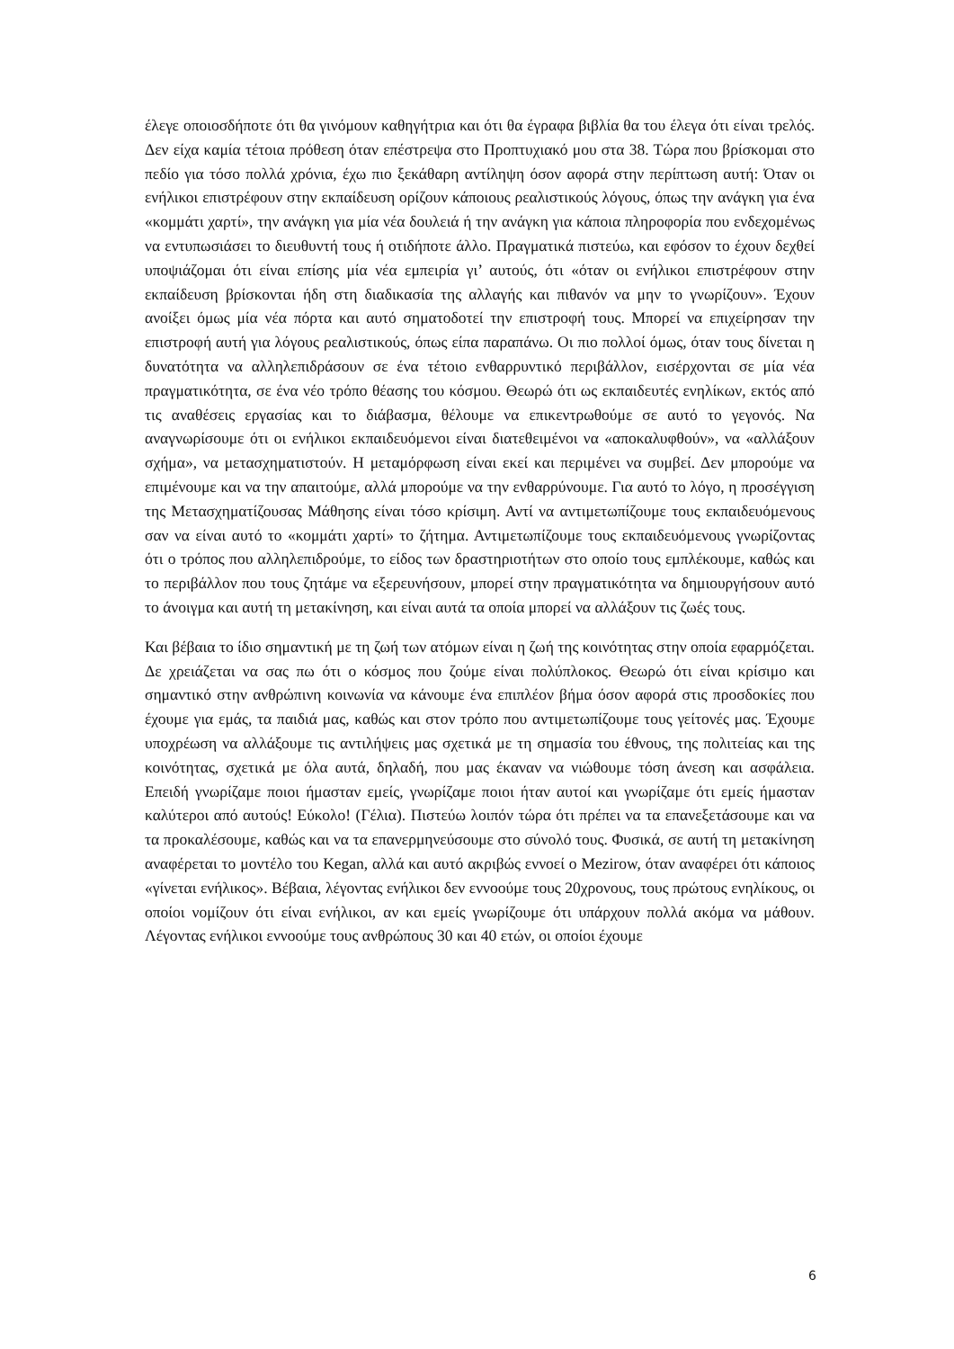έλεγε οποιοσδήποτε ότι θα γινόμουν καθηγήτρια και ότι θα έγραφα βιβλία θα του έλεγα ότι είναι τρελός. Δεν είχα καμία τέτοια πρόθεση όταν επέστρεψα στο Προπτυχιακό μου στα 38. Τώρα που βρίσκομαι στο πεδίο για τόσο πολλά χρόνια, έχω πιο ξεκάθαρη αντίληψη όσον αφορά στην περίπτωση αυτή: Όταν οι ενήλικοι επιστρέφουν στην εκπαίδευση ορίζουν κάποιους ρεαλιστικούς λόγους, όπως την ανάγκη για ένα «κομμάτι χαρτί», την ανάγκη για μία νέα δουλειά ή την ανάγκη για κάποια πληροφορία που ενδεχομένως να εντυπωσιάσει το διευθυντή τους ή οτιδήποτε άλλο. Πραγματικά πιστεύω, και εφόσον το έχουν δεχθεί υποψιάζομαι ότι είναι επίσης μία νέα εμπειρία γι’ αυτούς, ότι «όταν οι ενήλικοι επιστρέφουν στην εκπαίδευση βρίσκονται ήδη στη διαδικασία της αλλαγής και πιθανόν να μην το γνωρίζουν». Έχουν ανοίξει όμως μία νέα πόρτα και αυτό σηματοδοτεί την επιστροφή τους. Μπορεί να επιχείρησαν την επιστροφή αυτή για λόγους ρεαλιστικούς, όπως είπα παραπάνω. Οι πιο πολλοί όμως, όταν τους δίνεται η δυνατότητα να αλληλεπιδράσουν σε ένα τέτοιο ενθαρρυντικό περιβάλλον, εισέρχονται σε μία νέα πραγματικότητα, σε ένα νέο τρόπο θέασης του κόσμου. Θεωρώ ότι ως εκπαιδευτές ενηλίκων, εκτός από τις αναθέσεις εργασίας και το διάβασμα, θέλουμε να επικεντρωθούμε σε αυτό το γεγονός. Να αναγνωρίσουμε ότι οι ενήλικοι εκπαιδευόμενοι είναι διατεθειμένοι να «αποκαλυφθούν», να «αλλάξουν σχήμα», να μετασχηματιστούν. Η μεταμόρφωση είναι εκεί και περιμένει να συμβεί. Δεν μπορούμε να επιμένουμε και να την απαιτούμε, αλλά μπορούμε να την ενθαρρύνουμε. Για αυτό το λόγο, η προσέγγιση της Μετασχηματίζουσας Μάθησης είναι τόσο κρίσιμη. Αντί να αντιμετωπίζουμε τους εκπαιδευόμενους σαν να είναι αυτό το «κομμάτι χαρτί» το ζήτημα. Αντιμετωπίζουμε τους εκπαιδευόμενους γνωρίζοντας ότι ο τρόπος που αλληλεπιδρούμε, το είδος των δραστηριοτήτων στο οποίο τους εμπλέκουμε, καθώς και το περιβάλλον που τους ζητάμε να εξερευνήσουν, μπορεί στην πραγματικότητα να δημιουργήσουν αυτό το άνοιγμα και αυτή τη μετακίνηση, και είναι αυτά τα οποία μπορεί να αλλάξουν τις ζωές τους.
Και βέβαια το ίδιο σημαντική με τη ζωή των ατόμων είναι η ζωή της κοινότητας στην οποία εφαρμόζεται. Δε χρειάζεται να σας πω ότι ο κόσμος που ζούμε είναι πολύπλοκος. Θεωρώ ότι είναι κρίσιμο και σημαντικό στην ανθρώπινη κοινωνία να κάνουμε ένα επιπλέον βήμα όσον αφορά στις προσδοκίες που έχουμε για εμάς, τα παιδιά μας, καθώς και στον τρόπο που αντιμετωπίζουμε τους γείτονές μας. Έχουμε υποχρέωση να αλλάξουμε τις αντιλήψεις μας σχετικά με τη σημασία του έθνους, της πολιτείας και της κοινότητας, σχετικά με όλα αυτά, δηλαδή, που μας έκαναν να νιώθουμε τόση άνεση και ασφάλεια. Επειδή γνωρίζαμε ποιοι ήμασταν εμείς, γνωρίζαμε ποιοι ήταν αυτοί και γνωρίζαμε ότι εμείς ήμασταν καλύτεροι από αυτούς! Εύκολο! (Γέλια). Πιστεύω λοιπόν τώρα ότι πρέπει να τα επανεξετάσουμε και να τα προκαλέσουμε, καθώς και να τα επανερμηνεύσουμε στο σύνολό τους. Φυσικά, σε αυτή τη μετακίνηση αναφέρεται το μοντέλο του Kegan, αλλά και αυτό ακριβώς εννοεί ο Mezirow, όταν αναφέρει ότι κάποιος «γίνεται ενήλικος». Βέβαια, λέγοντας ενήλικοι δεν εννοούμε τους 20χρονους, τους πρώτους ενηλίκους, οι οποίοι νομίζουν ότι είναι ενήλικοι, αν και εμείς γνωρίζουμε ότι υπάρχουν πολλά ακόμα να μάθουν. Λέγοντας ενήλικοι εννοούμε τους ανθρώπους 30 και 40 ετών, οι οποίοι έχουμε
6